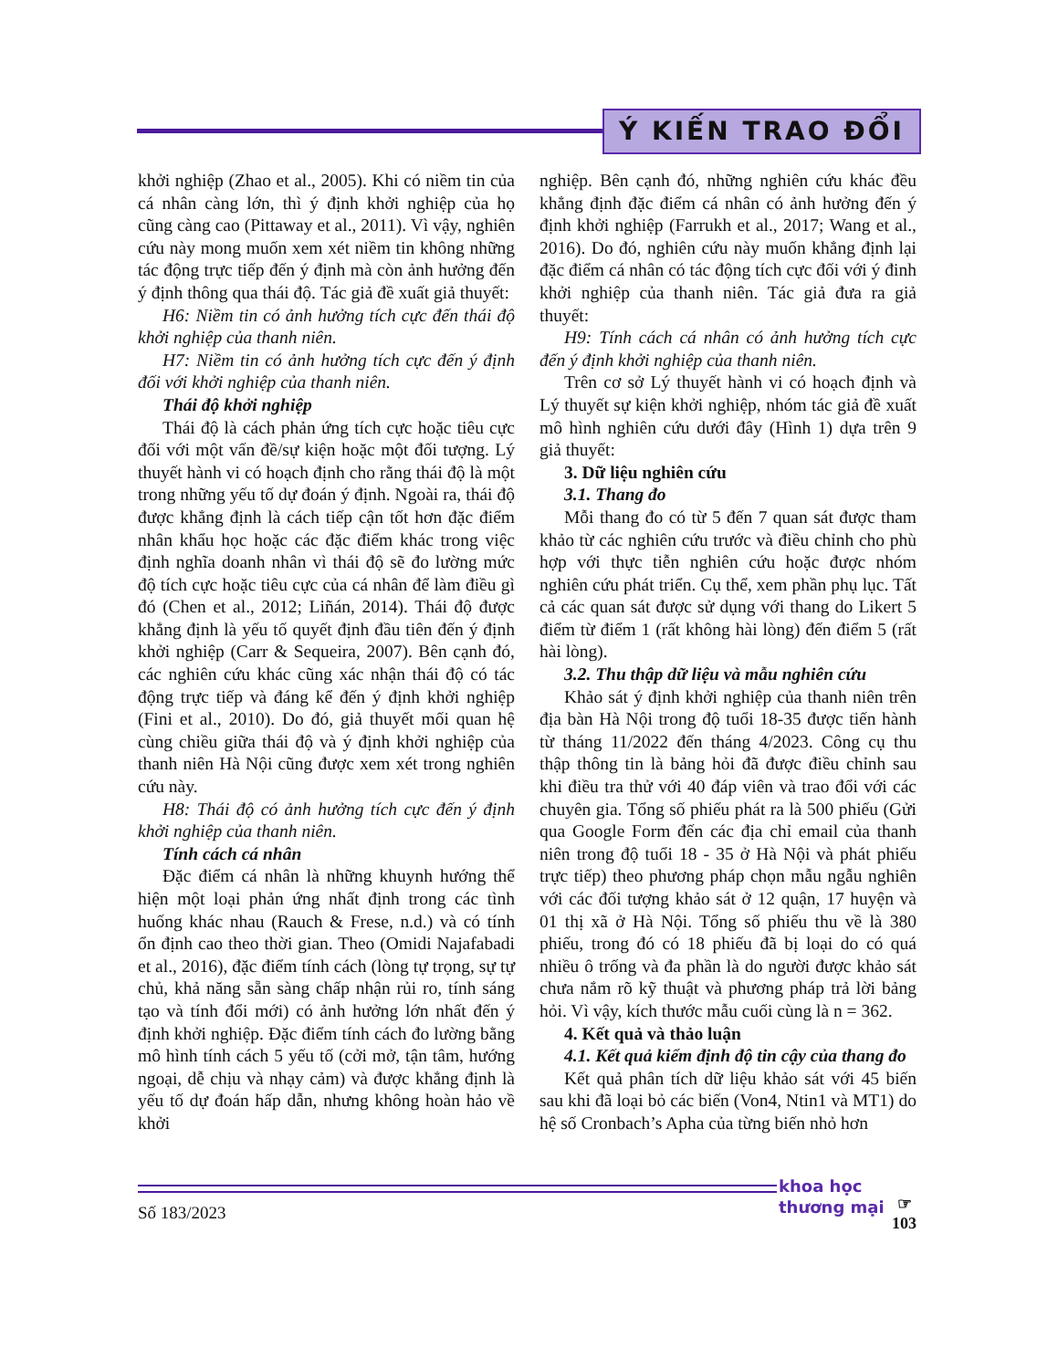Ý KIẾN TRAO ĐỔI
khởi nghiệp (Zhao et al., 2005). Khi có niềm tin của cá nhân càng lớn, thì ý định khởi nghiệp của họ cũng càng cao (Pittaway et al., 2011). Vì vậy, nghiên cứu này mong muốn xem xét niềm tin không những tác động trực tiếp đến ý định mà còn ảnh hưởng đến ý định thông qua thái độ. Tác giả đề xuất giả thuyết:
H6: Niềm tin có ảnh hưởng tích cực đến thái độ khởi nghiệp của thanh niên.
H7: Niềm tin có ảnh hưởng tích cực đến ý định đối với khởi nghiệp của thanh niên.
Thái độ khởi nghiệp
Thái độ là cách phản ứng tích cực hoặc tiêu cực đối với một vấn đề/sự kiện hoặc một đối tượng. Lý thuyết hành vi có hoạch định cho rằng thái độ là một trong những yếu tố dự đoán ý định. Ngoài ra, thái độ được khẳng định là cách tiếp cận tốt hơn đặc điểm nhân khẩu học hoặc các đặc điểm khác trong việc định nghĩa doanh nhân vì thái độ sẽ đo lường mức độ tích cực hoặc tiêu cực của cá nhân để làm điều gì đó (Chen et al., 2012; Liñán, 2014). Thái độ được khẳng định là yếu tố quyết định đầu tiên đến ý định khởi nghiệp (Carr & Sequeira, 2007). Bên cạnh đó, các nghiên cứu khác cũng xác nhận thái độ có tác động trực tiếp và đáng kể đến ý định khởi nghiệp (Fini et al., 2010). Do đó, giả thuyết mối quan hệ cùng chiều giữa thái độ và ý định khởi nghiệp của thanh niên Hà Nội cũng được xem xét trong nghiên cứu này.
H8: Thái độ có ảnh hưởng tích cực đến ý định khởi nghiệp của thanh niên.
Tính cách cá nhân
Đặc điểm cá nhân là những khuynh hướng thể hiện một loại phản ứng nhất định trong các tình huống khác nhau (Rauch & Frese, n.d.) và có tính ổn định cao theo thời gian. Theo (Omidi Najafabadi et al., 2016), đặc điểm tính cách (lòng tự trọng, sự tự chủ, khả năng sẵn sàng chấp nhận rủi ro, tính sáng tạo và tính đổi mới) có ảnh hưởng lớn nhất đến ý định khởi nghiệp. Đặc điểm tính cách đo lường bằng mô hình tính cách 5 yếu tố (cởi mở, tận tâm, hướng ngoại, dễ chịu và nhạy cảm) và được khẳng định là yếu tố dự đoán hấp dẫn, nhưng không hoàn hảo về khởi
nghiệp. Bên cạnh đó, những nghiên cứu khác đều khẳng định đặc điểm cá nhân có ảnh hưởng đến ý định khởi nghiệp (Farrukh et al., 2017; Wang et al., 2016). Do đó, nghiên cứu này muốn khẳng định lại đặc điểm cá nhân có tác động tích cực đối với ý đinh khởi nghiệp của thanh niên. Tác giả đưa ra giả thuyết:
H9: Tính cách cá nhân có ảnh hưởng tích cực đến ý định khởi nghiệp của thanh niên.
Trên cơ sở Lý thuyết hành vi có hoạch định và Lý thuyết sự kiện khởi nghiệp, nhóm tác giả đề xuất mô hình nghiên cứu dưới đây (Hình 1) dựa trên 9 giả thuyết:
3. Dữ liệu nghiên cứu
3.1. Thang đo
Mỗi thang đo có từ 5 đến 7 quan sát được tham khảo từ các nghiên cứu trước và điều chỉnh cho phù hợp với thực tiễn nghiên cứu hoặc được nhóm nghiên cứu phát triển. Cụ thể, xem phần phụ lục. Tất cả các quan sát được sử dụng với thang do Likert 5 điểm từ điểm 1 (rất không hài lòng) đến điểm 5 (rất hài lòng).
3.2. Thu thập dữ liệu và mẫu nghiên cứu
Khảo sát ý định khởi nghiệp của thanh niên trên địa bàn Hà Nội trong độ tuổi 18-35 được tiến hành từ tháng 11/2022 đến tháng 4/2023. Công cụ thu thập thông tin là bảng hỏi đã được điều chỉnh sau khi điều tra thử với 40 đáp viên và trao đổi với các chuyên gia. Tổng số phiếu phát ra là 500 phiếu (Gửi qua Google Form đến các địa chỉ email của thanh niên trong độ tuổi 18 - 35 ở Hà Nội và phát phiếu trực tiếp) theo phương pháp chọn mẫu ngẫu nghiên với các đối tượng khảo sát ở 12 quận, 17 huyện và 01 thị xã ở Hà Nội. Tổng số phiếu thu về là 380 phiếu, trong đó có 18 phiếu đã bị loại do có quá nhiều ô trống và đa phần là do người được khảo sát chưa nắm rõ kỹ thuật và phương pháp trả lời bảng hỏi. Vì vậy, kích thước mẫu cuối cùng là n = 362.
4. Kết quả và thảo luận
4.1. Kết quả kiểm định độ tin cậy của thang đo
Kết quả phân tích dữ liệu khảo sát với 45 biến sau khi đã loại bỏ các biến (Von4, Ntin1 và MT1) do hệ số Cronbach’s Apha của từng biến nhỏ hơn
Số 183/2023
khoa học
thương mại
☞
103